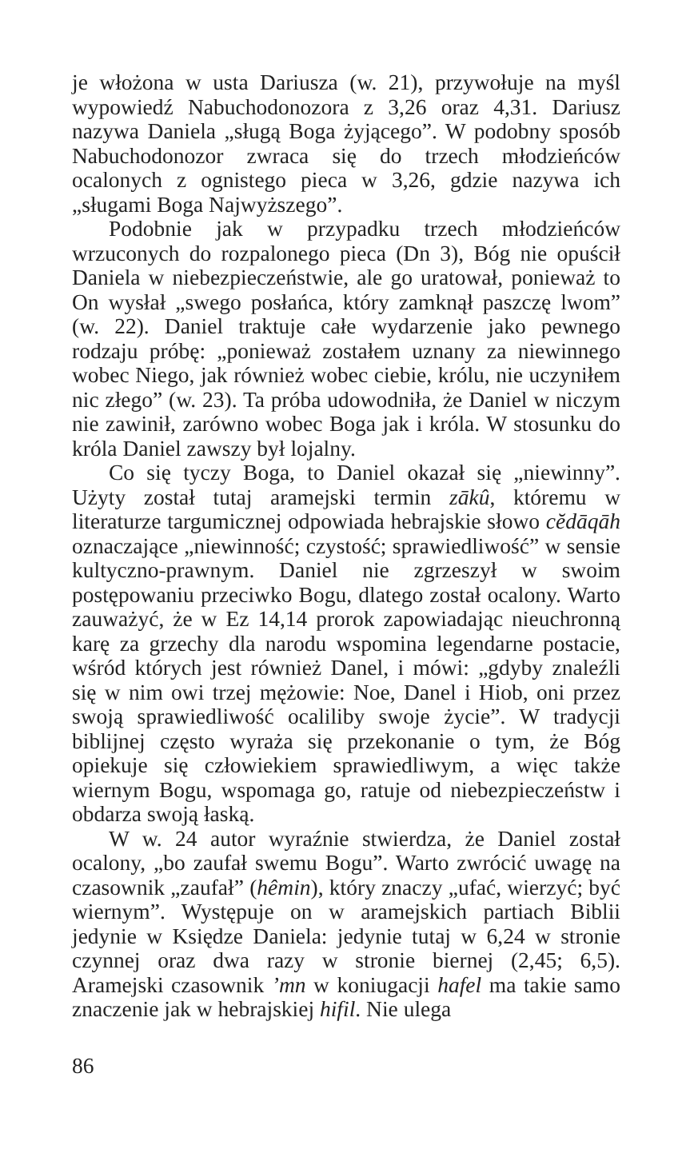je włożona w usta Dariusza (w. 21), przywołuje na myśl wypowiedź Nabuchodonozora z 3,26 oraz 4,31. Dariusz nazywa Daniela „sługą Boga żyjącego”. W podobny sposób Nabuchodonozor zwraca się do trzech młodzieńców ocalonych z ognistego pieca w 3,26, gdzie nazywa ich „sługami Boga Najwyższego”.
Podobnie jak w przypadku trzech młodzieńców wrzuconych do rozpalonego pieca (Dn 3), Bóg nie opuścił Daniela w niebezpieczeństwie, ale go uratował, ponieważ to On wysłał „swego posłańca, który zamknął paszczę lwom” (w. 22). Daniel traktuje całe wydarzenie jako pewnego rodzaju próbę: „ponieważ zostałem uznany za niewinnego wobec Niego, jak również wobec ciebie, królu, nie uczyniłem nic złego” (w. 23). Ta próba udowodniła, że Daniel w niczym nie zawinił, zarówno wobec Boga jak i króla. W stosunku do króla Daniel zawszy był lojalny.
Co się tyczy Boga, to Daniel okazał się „niewinny”. Użyty został tutaj aramejski termin zākû, któremu w literaturze targumicznej odpowiada hebrajskie słowo cĕdāqāh oznaczające „niewinność; czystość; sprawiedliwość” w sensie kultyczno-prawnym. Daniel nie zgrzeszył w swoim postępowaniu przeciwko Bogu, dlatego został ocalony. Warto zauważyć, że w Ez 14,14 prorok zapowiadając nieuchronną karę za grzechy dla narodu wspomina legendarne postacie, wśród których jest również Danel, i mówi: „gdyby znaleźli się w nim owi trzej mężowie: Noe, Danel i Hiob, oni przez swoją sprawiedliwość ocaliliby swoje życie”. W tradycji biblijnej często wyraża się przekonanie o tym, że Bóg opiekuje się człowiekiem sprawiedliwym, a więc także wiernym Bogu, wspomaga go, ratuje od niebezpieczeństw i obdarza swoją łaską.
W w. 24 autor wyraźnie stwierdza, że Daniel został ocalony, „bo zaufał swemu Bogu”. Warto zwrócić uwagę na czasownik „zaufał” (hêmin), który znaczy „ufać, wierzyć; być wiernym”. Występuje on w aramejskich partiach Biblii jedynie w Księdze Daniela: jedynie tutaj w 6,24 w stronie czynnej oraz dwa razy w stronie biernej (2,45; 6,5). Aramejski czasownik ’mn w koniugacji hafel ma takie samo znaczenie jak w hebrajskiej hifil. Nie ulega
86